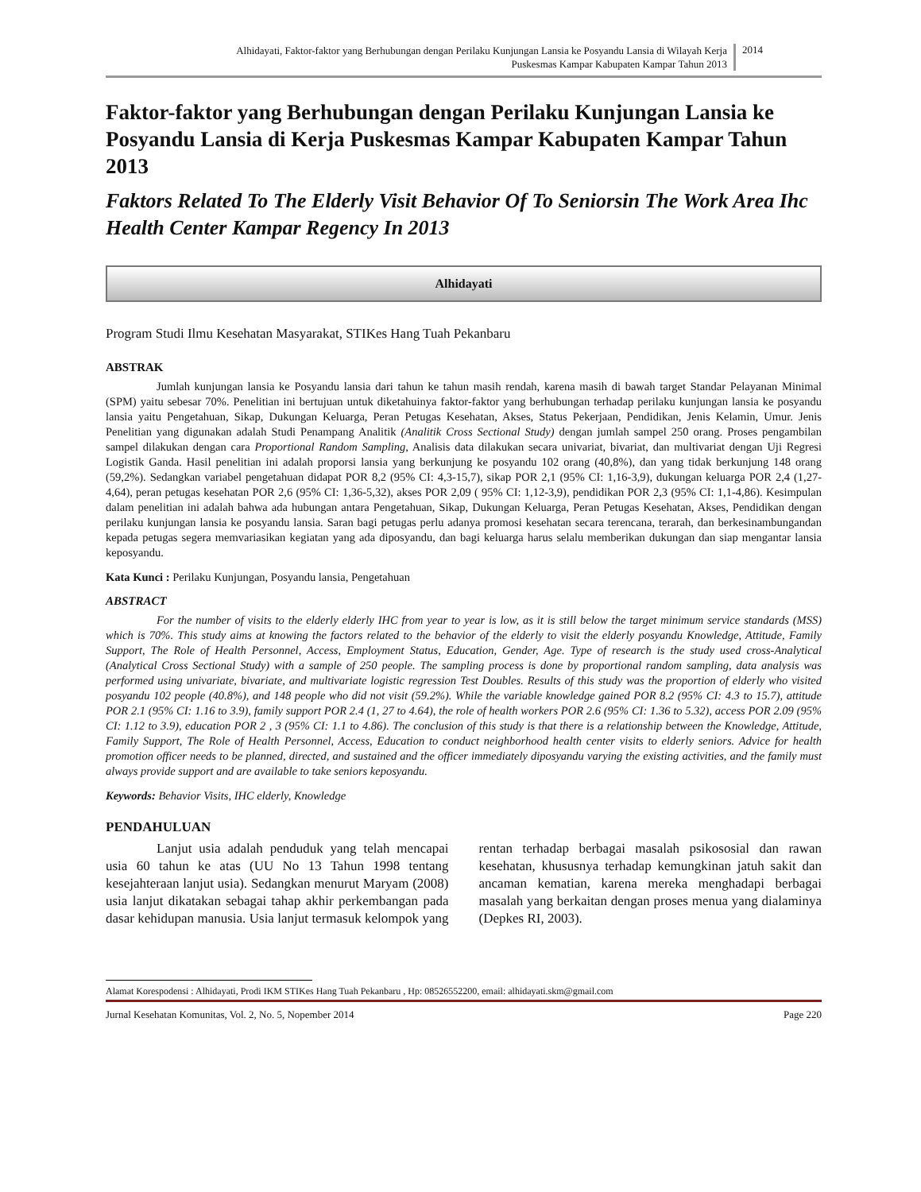Alhidayati, Faktor-faktor yang Berhubungan dengan Perilaku Kunjungan Lansia ke Posyandu Lansia di Wilayah Kerja
Puskesmas Kampar Kabupaten Kampar Tahun 2013
2014
Faktor-faktor yang Berhubungan dengan Perilaku Kunjungan Lansia ke Posyandu Lansia di Kerja Puskesmas Kampar Kabupaten Kampar Tahun 2013
Faktors Related To The Elderly Visit Behavior Of To Seniorsin The Work Area Ihc Health Center Kampar Regency In 2013
Alhidayati
Program Studi Ilmu Kesehatan Masyarakat, STIKes Hang Tuah Pekanbaru
ABSTRAK
Jumlah kunjungan lansia ke Posyandu lansia dari tahun ke tahun masih rendah, karena masih di bawah target Standar Pelayanan Minimal (SPM) yaitu sebesar 70%. Penelitian ini bertujuan untuk diketahuinya faktor-faktor yang berhubungan terhadap perilaku kunjungan lansia ke posyandu lansia yaitu Pengetahuan, Sikap, Dukungan Keluarga, Peran Petugas Kesehatan, Akses, Status Pekerjaan, Pendidikan, Jenis Kelamin, Umur. Jenis Penelitian yang digunakan adalah Studi Penampang Analitik (Analitik Cross Sectional Study) dengan jumlah sampel 250 orang. Proses pengambilan sampel dilakukan dengan cara Proportional Random Sampling, Analisis data dilakukan secara univariat, bivariat, dan multivariat dengan Uji Regresi Logistik Ganda. Hasil penelitian ini adalah proporsi lansia yang berkunjung ke posyandu 102 orang (40,8%), dan yang tidak berkunjung 148 orang (59,2%). Sedangkan variabel pengetahuan didapat POR 8,2 (95% CI: 4,3-15,7), sikap POR 2,1 (95% CI: 1,16-3,9), dukungan keluarga POR 2,4 (1,27-4,64), peran petugas kesehatan POR 2,6 (95% CI: 1,36-5,32), akses POR 2,09 ( 95% CI: 1,12-3,9), pendidikan POR 2,3 (95% CI: 1,1-4,86). Kesimpulan dalam penelitian ini adalah bahwa ada hubungan antara Pengetahuan, Sikap, Dukungan Keluarga, Peran Petugas Kesehatan, Akses, Pendidikan dengan perilaku kunjungan lansia ke posyandu lansia. Saran bagi petugas perlu adanya promosi kesehatan secara terencana, terarah, dan berkesinambungandan kepada petugas segera memvariasikan kegiatan yang ada diposyandu, dan bagi keluarga harus selalu memberikan dukungan dan siap mengantar lansia keposyandu.
Kata Kunci : Perilaku Kunjungan, Posyandu lansia, Pengetahuan
ABSTRACT
For the number of visits to the elderly elderly IHC from year to year is low, as it is still below the target minimum service standards (MSS) which is 70%. This study aims at knowing the factors related to the behavior of the elderly to visit the elderly posyandu Knowledge, Attitude, Family Support, The Role of Health Personnel, Access, Employment Status, Education, Gender, Age. Type of research is the study used cross-Analytical (Analytical Cross Sectional Study) with a sample of 250 people. The sampling process is done by proportional random sampling, data analysis was performed using univariate, bivariate, and multivariate logistic regression Test Doubles. Results of this study was the proportion of elderly who visited posyandu 102 people (40.8%), and 148 people who did not visit (59.2%). While the variable knowledge gained POR 8.2 (95% CI: 4.3 to 15.7), attitude POR 2.1 (95% CI: 1.16 to 3.9), family support POR 2.4 (1, 27 to 4.64), the role of health workers POR 2.6 (95% CI: 1.36 to 5.32), access POR 2.09 (95% CI: 1.12 to 3.9), education POR 2 , 3 (95% CI: 1.1 to 4.86). The conclusion of this study is that there is a relationship between the Knowledge, Attitude, Family Support, The Role of Health Personnel, Access, Education to conduct neighborhood health center visits to elderly seniors. Advice for health promotion officer needs to be planned, directed, and sustained and the officer immediately diposyandu varying the existing activities, and the family must always provide support and are available to take seniors keposyandu.
Keywords: Behavior Visits, IHC elderly, Knowledge
PENDAHULUAN
Lanjut usia adalah penduduk yang telah mencapai usia 60 tahun ke atas (UU No 13 Tahun 1998 tentang kesejahteraan lanjut usia). Sedangkan menurut Maryam (2008) usia lanjut dikatakan sebagai tahap akhir perkembangan pada dasar kehidupan manusia. Usia lanjut termasuk kelompok yang rentan terhadap berbagai masalah psikososial dan rawan kesehatan, khususnya terhadap kemungkinan jatuh sakit dan ancaman kematian, karena mereka menghadapi berbagai masalah yang berkaitan dengan proses menua yang dialaminya (Depkes RI, 2003).
Alamat Korespodensi : Alhidayati, Prodi IKM STIKes Hang Tuah Pekanbaru , Hp: 08526552200, email: alhidayati.skm@gmail.com
Jurnal Kesehatan Komunitas, Vol. 2, No. 5, Nopember 2014 Page 220